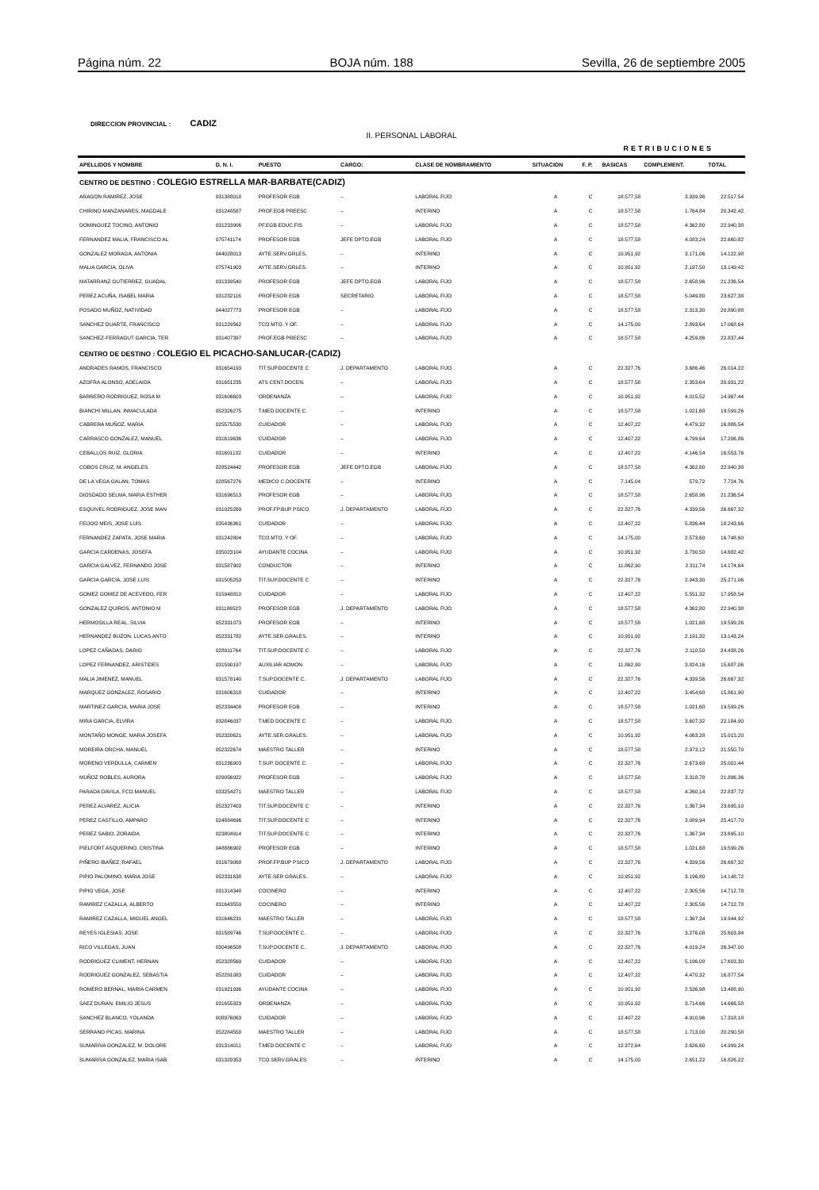Página núm. 22 BOJA núm. 188 Sevilla, 26 de septiembre 2005
DIRECCION PROVINCIAL : CADIZ
II. PERSONAL LABORAL
RETRIBUCIONES
| APELLIDOS Y NOMBRE | D. N. I. | PUESTO | CARGO: | CLASE DE NOMBRAMIENTO | SITUACION | F. P. | BASICAS | COMPLEMENT. | TOTAL |
| --- | --- | --- | --- | --- | --- | --- | --- | --- | --- |
| CENTRO DE DESTINO : COLEGIO ESTRELLA MAR-BARBATE(CADIZ) | | | | | | | | | |
| ARAGON RAMIREZ, JOSE | 031388018 | PROFESOR EGB | – | LABORAL FIJO | A | C | 18.577,58 | 3.939,96 | 22.517,54 |
| CHIRINO MANZANARES, MAGDALE | 031248587 | PROF.EGB PREESC | – | INTERINO | A | C | 18.577,58 | 1.764,84 | 20.342,42 |
| DOMINGUEZ TOCINO, ANTONIO | 031233906 | PF.EGB EDUC.FIS | – | LABORAL FIJO | A | C | 18.577,58 | 4.362,80 | 22.940,38 |
| FERNANDEZ MALIA, FRANCISCO AL | 075741174 | PROFESOR EGB | JEFE DPTO.EGB | LABORAL FIJO | A | C | 18.577,58 | 4.083,24 | 22.660,82 |
| GONZALEZ MORAGA, ANTONIA | 044028013 | AYTE.SERV.GRLES. | – | INTERINO | A | C | 10.951,92 | 3.171,06 | 14.122,98 |
| MALIA GARCIA, OLIVA | 075741903 | AYTE.SERV.GRLES. | – | INTERINO | A | C | 10.951,92 | 2.197,50 | 13.149,42 |
| MATARRANZ GUTIERREZ, GUADAL | 031339540 | PROFESOR EGB | JEFE DPTO.EGB | LABORAL FIJO | A | C | 18.577,58 | 2.658,96 | 21.236,54 |
| PEREZ ACUÑA, ISABEL MARIA | 031232116 | PROFESOR EGB | SECRETARIO | LABORAL FIJO | A | C | 18.577,58 | 5.049,80 | 23.627,38 |
| POSADO MUÑOZ, NATIVIDAD | 044027773 | PROFESOR EGB | – | LABORAL FIJO | A | C | 18.577,58 | 2.313,30 | 20.890,88 |
| SANCHEZ DUARTE, FRANCISCO | 031229562 | TCO.MTO. Y OF. | – | LABORAL FIJO | A | C | 14.175,00 | 2.893,64 | 17.068,64 |
| SANCHEZ-FERRAGUT GARCIA, TER | 031407397 | PROF.EGB PREESC | – | LABORAL FIJO | A | C | 18.577,58 | 4.259,86 | 22.837,44 |
| CENTRO DE DESTINO : COLEGIO EL PICACHO-SANLUCAR-(CADIZ) | | | | | | | | | |
| ANDRADES RAMOS, FRANCISCO | 031654193 | TIT.SUP.DOCENTE C | J. DEPARTAMENTO | LABORAL FIJO | A | C | 22.327,76 | 3.686,46 | 26.014,22 |
| AZOFRA ALONSO, ADELAIDA | 031651235 | ATS CENT.DOCEN. | – | LABORAL FIJO | A | C | 18.577,58 | 2.353,64 | 20.931,22 |
| BARRERO RODRIGUEZ, ROSA M | 031606603 | ORDENANZA | – | LABORAL FIJO | A | C | 10.951,92 | 4.015,52 | 14.967,44 |
| BIANCHI MILLAN, INMACULADA | 052326275 | T.MED.DOCENTE C. | – | INTERINO | A | C | 18.577,58 | 1.021,68 | 19.599,26 |
| CABRERA MUÑOZ, MARIA | 025575530 | CUIDADOR | – | LABORAL FIJO | A | C | 12.407,22 | 4.479,32 | 16.886,54 |
| CARRASCO GONZALEZ, MANUEL | 031619636 | CUIDADOR | – | LABORAL FIJO | A | C | 12.407,22 | 4.799,64 | 17.206,86 |
| CEBALLOS RUIZ, GLORIA | 031601132 | CUIDADOR | – | INTERINO | A | C | 12.407,22 | 4.146,54 | 16.553,76 |
| COBOS CRUZ, M. ANGELES | 028524442 | PROFESOR EGB | JEFE DPTO.EGB | LABORAL FIJO | A | C | 18.577,58 | 4.362,80 | 22.940,38 |
| DE LA VEGA GALAN, TOMAS | 028567276 | MEDICO C.DOCENTE | – | INTERINO | A | C | 7.145,04 | 579,72 | 7.724,76 |
| DIOSDADO SELMA, MARIA ESTHER | 031696513 | PROFESOR EGB | – | LABORAL FIJO | A | C | 18.577,58 | 2.658,96 | 21.236,54 |
| ESQUIVEL RODRIGUEZ, JOSE MAN | 031025269 | PROF.FP.BUP PSICO | J. DEPARTAMENTO | LABORAL FIJO | A | C | 22.327,76 | 4.339,56 | 26.667,32 |
| FEIJOO MEIS, JOSE LUIS | 035436361 | CUIDADOR | – | LABORAL FIJO | A | C | 12.407,22 | 5.836,44 | 18.243,66 |
| FERNANDEZ ZAPATA, JOSE MARIA | 031242804 | TCO.MTO. Y OF. | – | LABORAL FIJO | A | C | 14.175,00 | 2.573,60 | 16.748,60 |
| GARCIA CARDENAS, JOSEFA | 035023104 | AYUDANTE COCINA | – | LABORAL FIJO | A | C | 10.951,92 | 3.730,50 | 14.682,42 |
| GARCIA GALVEZ, FERNANDO JOSE | 031587902 | CONDUCTOR | – | INTERINO | A | C | 11.862,90 | 2.311,74 | 14.174,64 |
| GARCIA GARCIA, JOSE LUIS | 031505253 | TIT.SUP.DOCENTE C | – | INTERINO | A | C | 22.327,76 | 2.943,30 | 25.271,06 |
| GOMEZ GOMEZ DE ACEVEDO, FER | 015948810 | CUIDADOR | – | LABORAL FIJO | A | C | 12.407,22 | 5.551,32 | 17.958,54 |
| GONZALEZ QUIROS, ANTONIO M | 031186523 | PROFESOR EGB | J. DEPARTAMENTO | LABORAL FIJO | A | C | 18.577,58 | 4.362,80 | 22.940,38 |
| HERMOSILLA REAL, SILVIA | 052331073 | PROFESOR EGB | – | INTERINO | A | C | 18.577,58 | 1.021,68 | 19.599,26 |
| HERNANDEZ BUZON, LUCAS ANTO | 052331782 | AYTE.SER.GRALES. | – | INTERINO | A | C | 10.951,92 | 2.191,32 | 13.143,24 |
| LOPEZ CAÑADAS, DARIO | 028911764 | TIT.SUP.DOCENTE C | – | LABORAL FIJO | A | C | 22.327,76 | 2.110,50 | 24.438,26 |
| LOPEZ FERNANDEZ, ARISTIDES | 031590197 | AUXILIAR ADMON. | – | LABORAL FIJO | A | C | 11.862,90 | 3.824,16 | 15.687,06 |
| MALIA JIMENEZ, MANUEL | 031578140 | T.SUP.DOCENTE C. | J. DEPARTAMENTO | LABORAL FIJO | A | C | 22.327,76 | 4.339,56 | 26.667,32 |
| MARQUEZ GONZALEZ, ROSARIO | 031606318 | CUIDADOR | – | INTERINO | A | C | 12.407,22 | 3.454,68 | 15.861,90 |
| MARTINEZ GARCIA, MARIA JOSE | 052334408 | PROFESOR EGB | – | INTERINO | A | C | 18.577,58 | 1.021,68 | 19.599,26 |
| MIRA GARCIA, ELVIRA | 032846037 | T.MED DOCENTE C | – | LABORAL FIJO | A | C | 18.577,58 | 3.607,32 | 22.184,90 |
| MONTAÑO MONGE, MARIA JOSEFA | 052320621 | AYTE.SER.GRALES. | – | LABORAL FIJO | A | C | 10.951,92 | 4.063,28 | 15.015,20 |
| MOREIRA ORCHA, MANUEL | 052322674 | MAESTRO TALLER | – | INTERINO | A | C | 18.577,58 | 2.973,12 | 21.550,70 |
| MORENO VERDULLA, CARMEN | 031236903 | T.SUP. DOCENTE C. | – | LABORAL FIJO | A | C | 22.327,76 | 2.673,68 | 25.001,44 |
| MUÑOZ ROBLES, AURORA | 029056922 | PROFESOR EGB | – | LABORAL FIJO | A | C | 18.577,58 | 3.318,78 | 21.896,36 |
| PARADA DAVILA, FCO.MANUEL | 033254271 | MAESTRO TALLER | – | LABORAL FIJO | A | C | 18.577,58 | 4.260,14 | 22.837,72 |
| PEREZ ALVAREZ, ALICIA | 052327403 | TIT.SUP.DOCENTE C | – | INTERINO | A | C | 22.327,76 | 1.367,34 | 23.695,10 |
| PEREZ CASTILLO, AMPARO | 024884696 | TIT.SUP.DOCENTE C | – | INTERINO | A | C | 22.327,76 | 3.089,94 | 25.417,70 |
| PEREZ SABIO, ZORAIDA | 023804914 | TIT.SUP.DOCENTE C | – | INTERINO | A | C | 22.327,76 | 1.367,34 | 23.695,10 |
| PIELFORT ASQUERINO, CRISTINA | 048886902 | PROFESOR EGB | – | INTERINO | A | C | 18.577,58 | 1.021,68 | 19.599,26 |
| PIÑERO IBAÑEZ, RAFAEL | 031679068 | PROF.FP.BUP PSICO | J. DEPARTAMENTO | LABORAL FIJO | A | C | 22.327,76 | 4.339,56 | 26.667,32 |
| PIPIO PALOMINO, MARIA JOSE | 052331638 | AYTE.SER GRALES. | – | LABORAL FIJO | A | C | 10.951,92 | 3.196,80 | 14.148,72 |
| PIPIO VEGA, JOSE | 031314348 | COCINERO | – | INTERINO | A | C | 12.407,22 | 2.305,56 | 14.712,78 |
| RAMIREZ CAZALLA, ALBERTO | 031643559 | COCINERO | – | INTERINO | A | C | 12.407,22 | 2.305,56 | 14.712,78 |
| RAMIREZ CAZALLA, MIGUEL ANGEL | 031646231 | MAESTRO TALLER | – | LABORAL FIJO | A | C | 18.577,58 | 1.367,34 | 19.944,92 |
| REYES IGLESIAS, JOSE | 031589746 | T.SUP.DOCENTE C. | – | LABORAL FIJO | A | C | 22.327,76 | 3.276,08 | 25.603,84 |
| RICO VILLEGAS, JUAN | 030496508 | T.SUP.DOCENTE C. | J. DEPARTAMENTO | LABORAL FIJO | A | C | 22.327,76 | 4.019,24 | 26.347,00 |
| RODRIGUEZ CLIMENT, HERNAN | 052328569 | CUIDADOR | – | LABORAL FIJO | A | C | 12.407,22 | 5.196,08 | 17.603,30 |
| RODRIGUEZ GONZALEZ, SEBASTIA | 052291083 | CUIDADOR | – | LABORAL FIJO | A | C | 12.407,22 | 4.470,32 | 16.877,54 |
| ROMERO BERNAL, MARIA CARMEN | 031921936 | AYUDANTE COCINA | – | LABORAL FIJO | A | C | 10.951,92 | 2.536,98 | 13.488,90 |
| SAEZ DURAN, EMILIO JESUS | 031655323 | ORDENANZA | – | LABORAL FIJO | A | C | 10.951,92 | 3.714,66 | 14.666,58 |
| SANCHEZ BLANCO, YOLANDA | 008976063 | CUIDADOR | – | LABORAL FIJO | A | C | 12.407,22 | 4.910,96 | 17.318,18 |
| SERRANO PICAS, MARINA | 052284558 | MAESTRO TALLER | – | LABORAL FIJO | A | C | 18.577,58 | 1.713,00 | 20.290,58 |
| SUMARIVA GONZALEZ, M. DOLORE | 031314011 | T.MED DOCENTE C | – | LABORAL FIJO | A | C | 12.372,64 | 2.626,60 | 14.999,24 |
| SUMARIVA GONZALEZ, MARIA ISAB | 031320353 | TCO.SERV.GRALES | – | INTERINO | A | C | 14.175,00 | 2.651,22 | 16.826,22 |